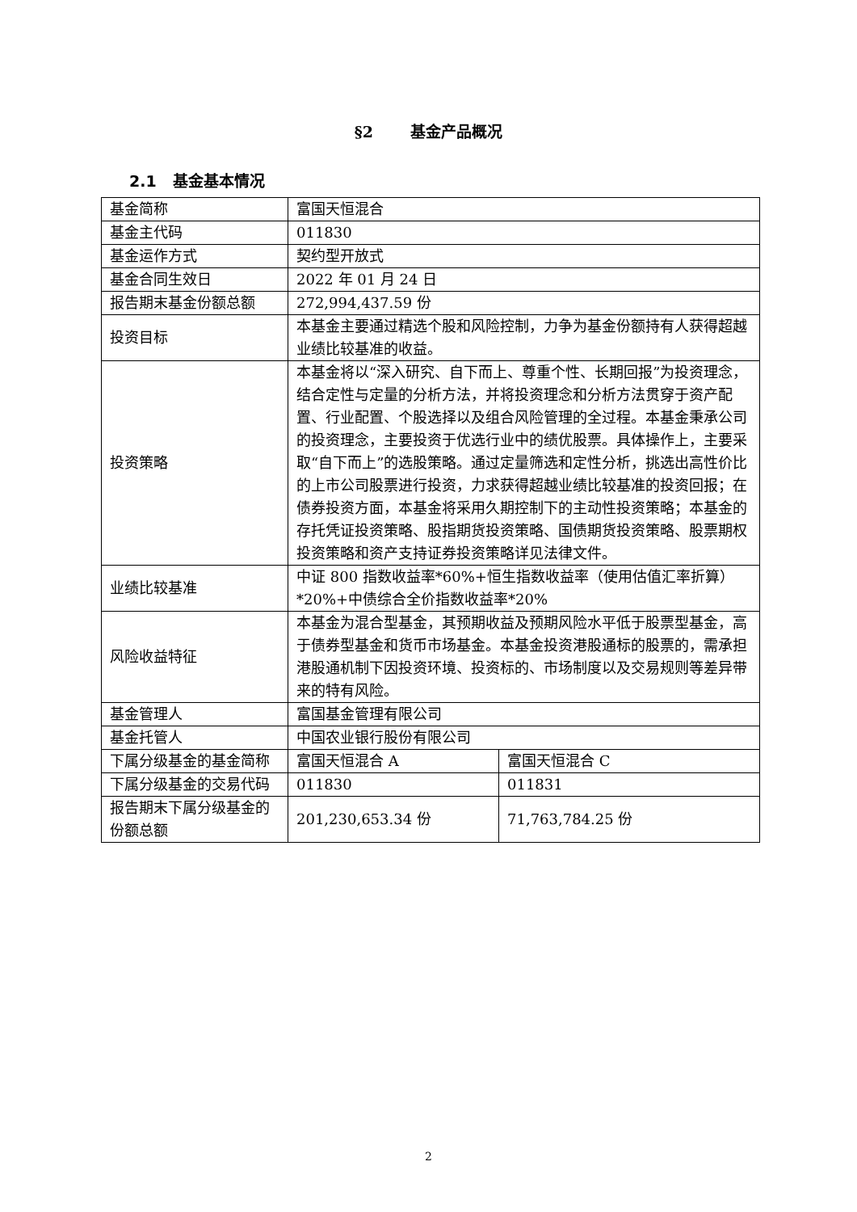§2 基金产品概况
2.1 基金基本情况
| 基金简称 | 富国天恒混合 | |
| 基金主代码 | 011830 | |
| 基金运作方式 | 契约型开放式 | |
| 基金合同生效日 | 2022 年 01 月 24 日 | |
| 报告期末基金份额总额 | 272,994,437.59 份 | |
| 投资目标 | 本基金主要通过精选个股和风险控制，力争为基金份额持有人获得超越业绩比较基准的收益。 | |
| 投资策略 | 本基金将以“深入研究、自下而上、尊重个性、长期回报”为投资理念，结合定性与定量的分析方法，并将投资理念和分析方法贯穿于资产配置、行业配置、个股选择以及组合风险管理的全过程。本基金秉承公司的投资理念，主要投资于优选行业中的绩优股票。具体操作上，主要采取“自下而上”的选股策略。通过定量筛选和定性分析，挑选出高性价比的上市公司股票进行投资，力求获得超越业绩比较基准的投资回报；在债券投资方面，本基金将采用久期控制下的主动性投资策略；本基金的存托凭证投资策略、股指期货投资策略、国债期货投资策略、股票期权投资策略和资产支持证券投资策略详见法律文件。 | |
| 业绩比较基准 | 中证 800 指数收益率*60%+恒生指数收益率（使用估值汇率折算）*20%+中债综合全价指数收益率*20% | |
| 风险收益特征 | 本基金为混合型基金，其预期收益及预期风险水平低于股票型基金，高于债券型基金和货币市场基金。本基金投资港股通标的股票的，需承担港股通机制下因投资环境、投资标的、市场制度以及交易规则等差异带来的特有风险。 | |
| 基金管理人 | 富国基金管理有限公司 | |
| 基金托管人 | 中国农业银行股份有限公司 | |
| 下属分级基金的基金简称 | 富国天恒混合 A | 富国天恒混合 C |
| 下属分级基金的交易代码 | 011830 | 011831 |
| 报告期末下属分级基金的份额总额 | 201,230,653.34 份 | 71,763,784.25 份 |
2